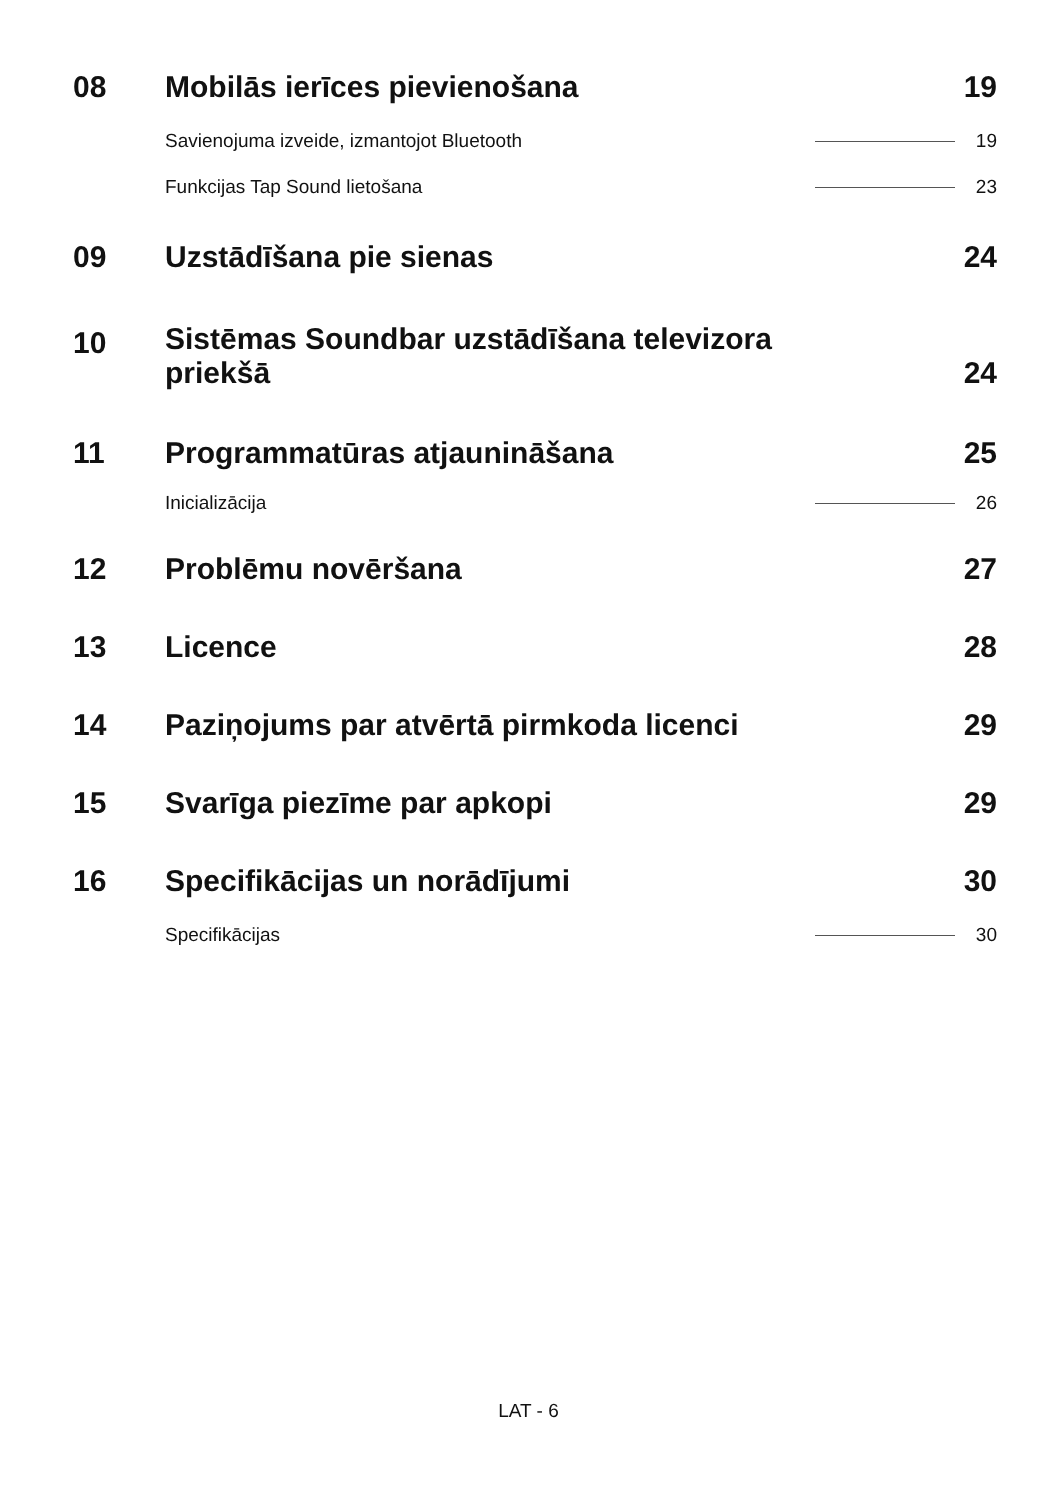08 Mobilās ierīces pievienošana 19
Savienojuma izveide, izmantojot Bluetooth 19
Funkcijas Tap Sound lietošana 23
09 Uzstādīšana pie sienas 24
10 Sistēmas Soundbar uzstādīšana televizora
priekšā 24
11 Programmatūras atjaunināšana 25
Inicializācija 26
12 Problēmu novēršana 27
13 Licence 28
14 Paziņojums par atvērtā pirmkoda licenci 29
15 Svarīga piezīme par apkopi 29
16 Specifikācijas un norādījumi 30
Specifikācijas 30
LAT - 6